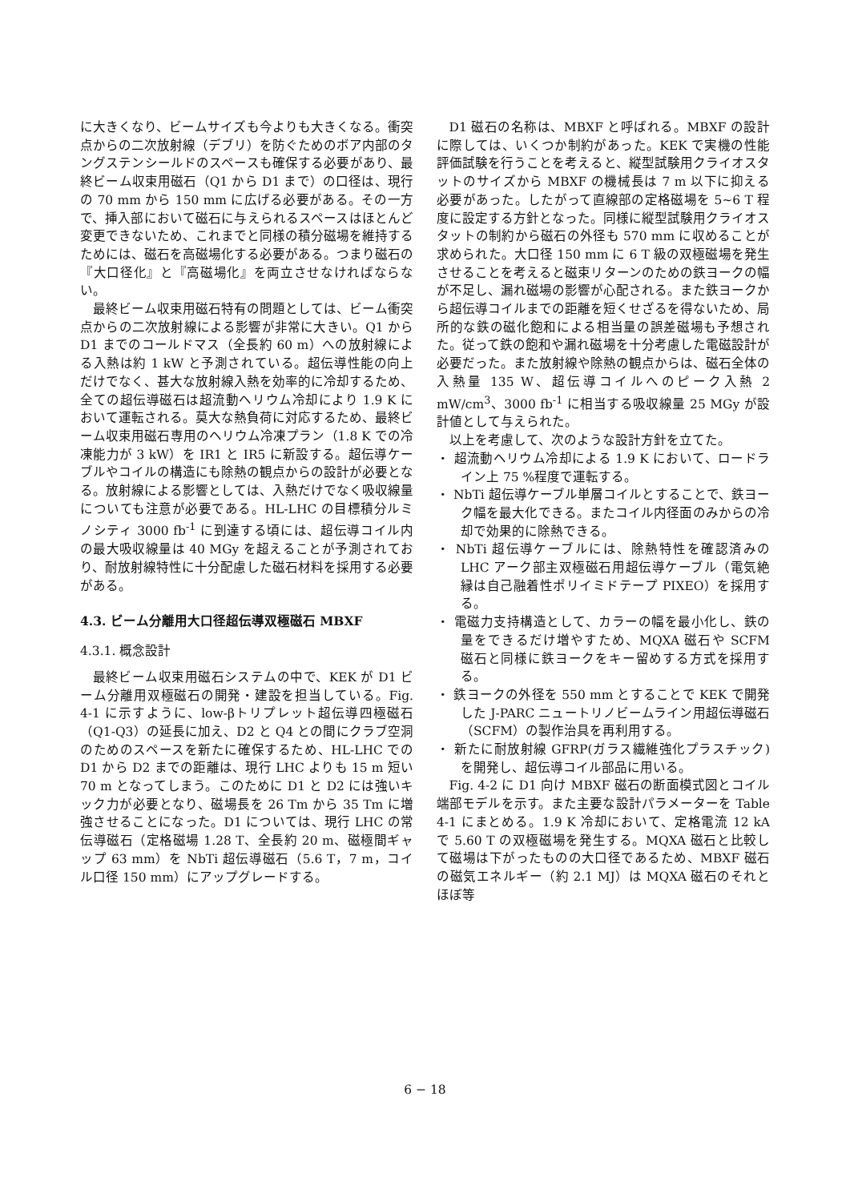に大きくなり、ビームサイズも今よりも大きくなる。衝突点からの二次放射線（デブリ）を防ぐためのボア内部のタングステンシールドのスペースも確保する必要があり、最終ビーム収束用磁石（Q1 から D1 まで）の口径は、現行の 70 mm から 150 mm に広げる必要がある。その一方で、挿入部において磁石に与えられるスペースはほとんど変更できないため、これまでと同様の積分磁場を維持するためには、磁石を高磁場化する必要がある。つまり磁石の『大口径化』と『高磁場化』を両立させなければならない。
最終ビーム収束用磁石特有の問題としては、ビーム衝突点からの二次放射線による影響が非常に大きい。Q1 から D1 までのコールドマス（全長約 60 m）への放射線による入熱は約 1 kW と予測されている。超伝導性能の向上だけでなく、甚大な放射線入熱を効率的に冷却するため、全ての超伝導磁石は超流動ヘリウム冷却により 1.9 K において運転される。莫大な熱負荷に対応するため、最終ビーム収束用磁石専用のヘリウム冷凍プラン（1.8 K での冷凍能力が 3 kW）を IR1 と IR5 に新設する。超伝導ケーブルやコイルの構造にも除熱の観点からの設計が必要となる。放射線による影響としては、入熱だけでなく吸収線量についても注意が必要である。HL-LHC の目標積分ルミノシティ 3000 fb<sup>-1</sup> に到達する頃には、超伝導コイル内の最大吸収線量は 40 MGy を超えることが予測されており、耐放射線特性に十分配慮した磁石材料を採用する必要がある。
4.3. ビーム分離用大口径超伝導双極磁石 MBXF
4.3.1. 概念設計
最終ビーム収束用磁石システムの中で、KEK が D1 ビーム分離用双極磁石の開発・建設を担当している。Fig. 4-1 に示すように、low-βトリプレット超伝導四極磁石（Q1-Q3）の延長に加え、D2 と Q4 との間にクラブ空洞のためのスペースを新たに確保するため、HL-LHC での D1 から D2 までの距離は、現行 LHC よりも 15 m 短い 70 m となってしまう。このために D1 と D2 には強いキック力が必要となり、磁場長を 26 Tm から 35 Tm に増強させることになった。D1 については、現行 LHC の常伝導磁石（定格磁場 1.28 T、全長約 20 m、磁極間ギャップ 63 mm）を NbTi 超伝導磁石（5.6 T，7 m，コイル口径 150 mm）にアップグレードする。
D1 磁石の名称は、MBXF と呼ばれる。MBXF の設計に際しては、いくつか制約があった。KEK で実機の性能評価試験を行うことを考えると、縦型試験用クライオスタットのサイズから MBXF の機械長は 7 m 以下に抑える必要があった。したがって直線部の定格磁場を 5~6 T 程度に設定する方針となった。同様に縦型試験用クライオスタットの制約から磁石の外径も 570 mm に収めることが求められた。大口径 150 mm に 6 T 級の双極磁場を発生させることを考えると磁束リターンのための鉄ヨークの幅が不足し、漏れ磁場の影響が心配される。また鉄ヨークから超伝導コイルまでの距離を短くせざるを得ないため、局所的な鉄の磁化飽和による相当量の誤差磁場も予想された。従って鉄の飽和や漏れ磁場を十分考慮した電磁設計が必要だった。また放射線や除熱の観点からは、磁石全体の入熱量 135 W、超伝導コイルへのピーク入熱 2 mW/cm<sup>3</sup>、3000 fb<sup>-1</sup> に相当する吸収線量 25 MGy が設計値として与えられた。
以上を考慮して、次のような設計方針を立てた。
・ 超流動ヘリウム冷却による 1.9 K において、ロードライン上 75 %程度で運転する。
・ NbTi 超伝導ケーブル単層コイルとすることで、鉄ヨーク幅を最大化できる。またコイル内径面のみからの冷却で効果的に除熱できる。
・ NbTi 超伝導ケーブルには、除熱特性を確認済みの LHC アーク部主双極磁石用超伝導ケーブル（電気絶縁は自己融着性ポリイミドテープ PIXEO）を採用する。
・ 電磁力支持構造として、カラーの幅を最小化し、鉄の量をできるだけ増やすため、MQXA 磁石や SCFM 磁石と同様に鉄ヨークをキー留めする方式を採用する。
・ 鉄ヨークの外径を 550 mm とすることで KEK で開発した J-PARC ニュートリノビームライン用超伝導磁石（SCFM）の製作治具を再利用する。
・ 新たに耐放射線 GFRP(ガラス繊維強化プラスチック)を開発し、超伝導コイル部品に用いる。
Fig. 4-2 に D1 向け MBXF 磁石の断面模式図とコイル端部モデルを示す。また主要な設計パラメーターを Table 4-1 にまとめる。1.9 K 冷却において、定格電流 12 kA で 5.60 T の双極磁場を発生する。MQXA 磁石と比較して磁場は下がったものの大口径であるため、MBXF 磁石の磁気エネルギー（約 2.1 MJ）は MQXA 磁石のそれとほぼ等
6 − 18